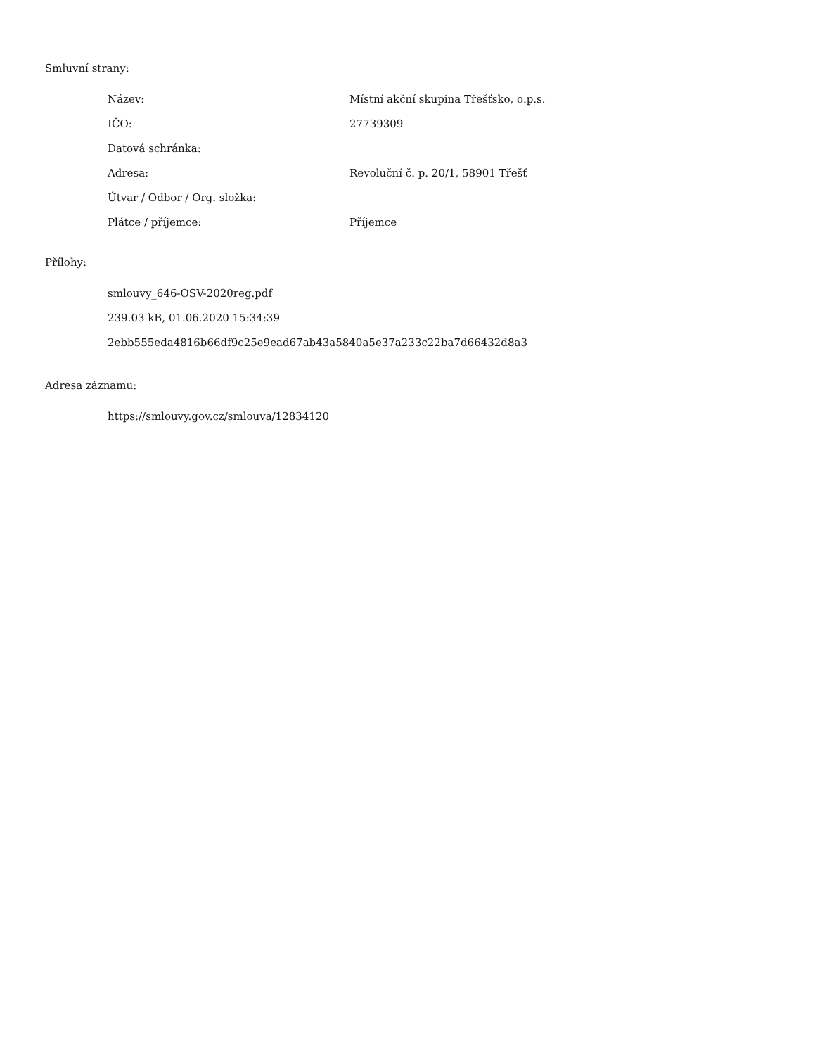Smluvní strany:
| Název: | Místní akční skupina Třešťsko, o.p.s. |
| IČO: | 27739309 |
| Datová schránka: | |
| Adresa: | Revoluční č. p. 20/1, 58901 Třešť |
| Útvar / Odbor / Org. složka: | |
| Plátce / příjemce: | Příjemce |
Přílohy:
smlouvy_646-OSV-2020reg.pdf
239.03 kB, 01.06.2020 15:34:39
2ebb555eda4816b66df9c25e9ead67ab43a5840a5e37a233c22ba7d66432d8a3
Adresa záznamu:
https://smlouvy.gov.cz/smlouva/12834120